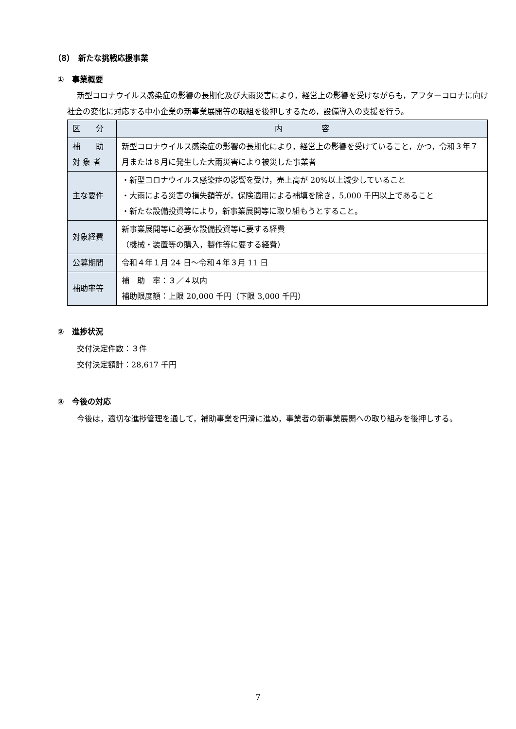（8）　新たな挑戦応援事業
①　事業概要
新型コロナウイルス感染症の影響の長期化及び大雨災害により，経営上の影響を受けながらも，アフターコロナに向け社会の変化に対応する中小企業の新事業展開等の取組を後押しするため，設備導入の支援を行う。
| 区 分 | 内 容 |
| 補 助 対 象 者 | 新型コロナウイルス感染症の影響の長期化により，経営上の影響を受けていること，かつ，令和３年７月または８月に発生した大雨災害により被災した事業者 |
| 主な要件 | ・新型コロナウイルス感染症の影響を受け，売上高が 20%以上減少していること ・大雨による災害の損失額等が，保険適用による補填を除き，5,000 千円以上であること ・新たな設備投資等により，新事業展開等に取り組もうとすること。 |
| 対象経費 | 新事業展開等に必要な設備投資等に要する経費 （機械・装置等の購入，製作等に要する経費） |
| 公募期間 | 令和４年１月 24 日～令和４年３月 11 日 |
| 補助率等 | 補 助 率：３／４以内 補助限度額：上限 20,000 千円（下限 3,000 千円） |
②　進捗状況
交付決定件数：３件
交付決定額計：28,617 千円
③　今後の対応
今後は，適切な進捗管理を通して，補助事業を円滑に進め，事業者の新事業展開への取り組みを後押しする。
7